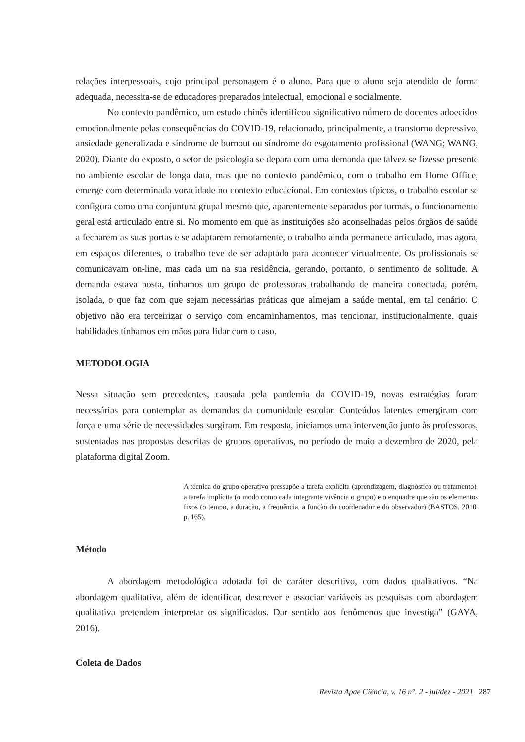relações interpessoais, cujo principal personagem é o aluno. Para que o aluno seja atendido de forma adequada, necessita-se de educadores preparados intelectual, emocional e socialmente.
No contexto pandêmico, um estudo chinês identificou significativo número de docentes adoecidos emocionalmente pelas consequências do COVID-19, relacionado, principalmente, a transtorno depressivo, ansiedade generalizada e síndrome de burnout ou síndrome do esgotamento profissional (WANG; WANG, 2020). Diante do exposto, o setor de psicologia se depara com uma demanda que talvez se fizesse presente no ambiente escolar de longa data, mas que no contexto pandêmico, com o trabalho em Home Office, emerge com determinada voracidade no contexto educacional. Em contextos típicos, o trabalho escolar se configura como uma conjuntura grupal mesmo que, aparentemente separados por turmas, o funcionamento geral está articulado entre si. No momento em que as instituições são aconselhadas pelos órgãos de saúde a fecharem as suas portas e se adaptarem remotamente, o trabalho ainda permanece articulado, mas agora, em espaços diferentes, o trabalho teve de ser adaptado para acontecer virtualmente. Os profissionais se comunicavam on-line, mas cada um na sua residência, gerando, portanto, o sentimento de solitude. A demanda estava posta, tínhamos um grupo de professoras trabalhando de maneira conectada, porém, isolada, o que faz com que sejam necessárias práticas que almejam a saúde mental, em tal cenário. O objetivo não era terceirizar o serviço com encaminhamentos, mas tencionar, institucionalmente, quais habilidades tínhamos em mãos para lidar com o caso.
METODOLOGIA
Nessa situação sem precedentes, causada pela pandemia da COVID-19, novas estratégias foram necessárias para contemplar as demandas da comunidade escolar. Conteúdos latentes emergiram com força e uma série de necessidades surgiram. Em resposta, iniciamos uma intervenção junto às professoras, sustentadas nas propostas descritas de grupos operativos, no período de maio a dezembro de 2020, pela plataforma digital Zoom.
A técnica do grupo operativo pressupõe a tarefa explícita (aprendizagem, diagnóstico ou tratamento), a tarefa implícita (o modo como cada integrante vivência o grupo) e o enquadre que são os elementos fixos (o tempo, a duração, a frequência, a função do coordenador e do observador) (BASTOS, 2010, p. 165).
Método
A abordagem metodológica adotada foi de caráter descritivo, com dados qualitativos. “Na abordagem qualitativa, além de identificar, descrever e associar variáveis as pesquisas com abordagem qualitativa pretendem interpretar os significados. Dar sentido aos fenômenos que investiga” (GAYA, 2016).
Coleta de Dados
Revista Apae Ciência, v. 16 n°. 2 - jul/dez - 2021 287